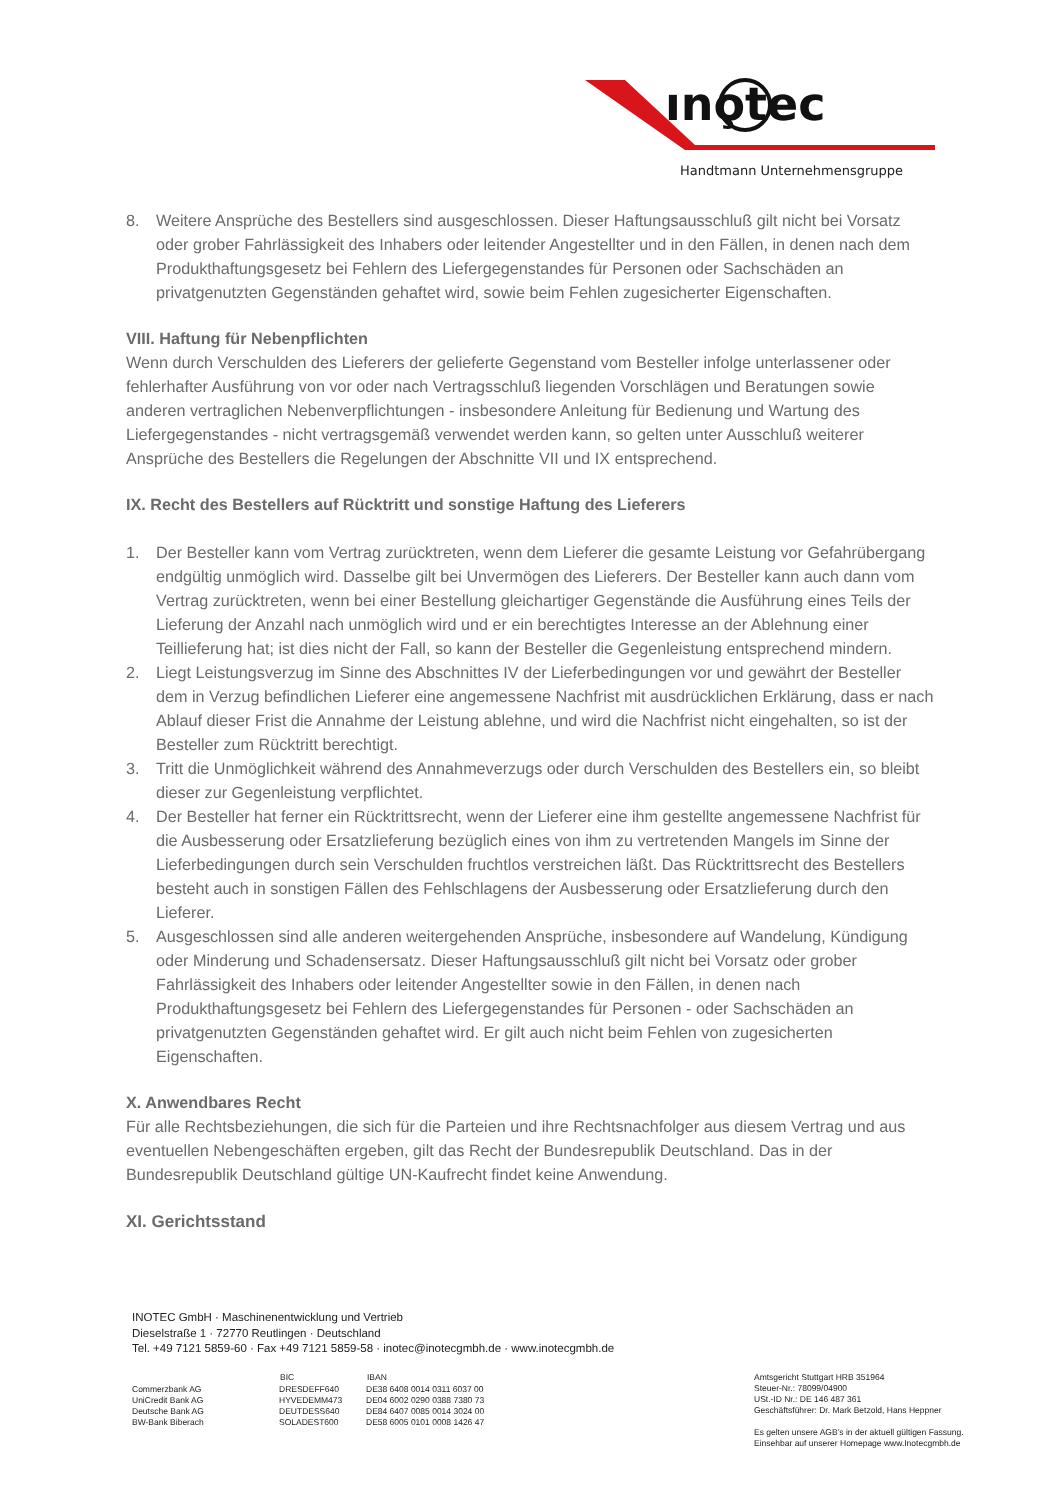ıno̧tec
Handtmann Unternehmensgruppe
8. Weitere Ansprüche des Bestellers sind ausgeschlossen. Dieser Haftungsausschluß gilt nicht bei Vorsatz oder grober Fahrlässigkeit des Inhabers oder leitender Angestellter und in den Fällen, in denen nach dem Produkthaftungsgesetz bei Fehlern des Liefergegenstandes für Personen oder Sachschäden an privatgenutzten Gegenständen gehaftet wird, sowie beim Fehlen zugesicherter Eigenschaften.
VIII. Haftung für Nebenpflichten
Wenn durch Verschulden des Lieferers der gelieferte Gegenstand vom Besteller infolge unterlassener oder fehlerhafter Ausführung von vor oder nach Vertragsschluß liegenden Vorschlägen und Beratungen sowie anderen vertraglichen Nebenverpflichtungen - insbesondere Anleitung für Bedienung und Wartung des Liefergegenstandes - nicht vertragsgemäß verwendet werden kann, so gelten unter Ausschluß weiterer Ansprüche des Bestellers die Regelungen der Abschnitte VII und IX entsprechend.
IX. Recht des Bestellers auf Rücktritt und sonstige Haftung des Lieferers
1. Der Besteller kann vom Vertrag zurücktreten, wenn dem Lieferer die gesamte Leistung vor Gefahrübergang endgültig unmöglich wird. Dasselbe gilt bei Unvermögen des Lieferers. Der Besteller kann auch dann vom Vertrag zurücktreten, wenn bei einer Bestellung gleichartiger Gegenstände die Ausführung eines Teils der Lieferung der Anzahl nach unmöglich wird und er ein berechtigtes Interesse an der Ablehnung einer Teillieferung hat; ist dies nicht der Fall, so kann der Besteller die Gegenleistung entsprechend mindern.
2. Liegt Leistungsverzug im Sinne des Abschnittes IV der Lieferbedingungen vor und gewährt der Besteller dem in Verzug befindlichen Lieferer eine angemessene Nachfrist mit ausdrücklichen Erklärung, dass er nach Ablauf dieser Frist die Annahme der Leistung ablehne, und wird die Nachfrist nicht eingehalten, so ist der Besteller zum Rücktritt berechtigt.
3. Tritt die Unmöglichkeit während des Annahmeverzugs oder durch Verschulden des Bestellers ein, so bleibt dieser zur Gegenleistung verpflichtet.
4. Der Besteller hat ferner ein Rücktrittsrecht, wenn der Lieferer eine ihm gestellte angemessene Nachfrist für die Ausbesserung oder Ersatzlieferung bezüglich eines von ihm zu vertretenden Mangels im Sinne der Lieferbedingungen durch sein Verschulden fruchtlos verstreichen läßt. Das Rücktrittsrecht des Bestellers besteht auch in sonstigen Fällen des Fehlschlagens der Ausbesserung oder Ersatzlieferung durch den Lieferer.
5. Ausgeschlossen sind alle anderen weitergehenden Ansprüche, insbesondere auf Wandelung, Kündigung oder Minderung und Schadensersatz. Dieser Haftungsausschluß gilt nicht bei Vorsatz oder grober Fahrlässigkeit des Inhabers oder leitender Angestellter sowie in den Fällen, in denen nach Produkthaftungsgesetz bei Fehlern des Liefergegenstandes für Personen - oder Sachschäden an privatgenutzten Gegenständen gehaftet wird. Er gilt auch nicht beim Fehlen von zugesicherten Eigenschaften.
X. Anwendbares Recht
Für alle Rechtsbeziehungen, die sich für die Parteien und ihre Rechtsnachfolger aus diesem Vertrag und aus eventuellen Nebengeschäften ergeben, gilt das Recht der Bundesrepublik Deutschland. Das in der Bundesrepublik Deutschland gültige UN-Kaufrecht findet keine Anwendung.
XI. Gerichtsstand
INOTEC GmbH · Maschinenentwicklung und Vertrieb
Dieselstraße 1 · 72770 Reutlingen · Deutschland
Tel. +49 7121 5859-60 · Fax +49 7121 5859-58 · inotec@inotecgmbh.de · www.inotecgmbh.de
| | BIC | IBAN |
| --- | --- | --- |
| Commerzbank AG | DRESDEFF640 | DE38 6408 0014 0311 6037 00 |
| UniCredit Bank AG | HYVEDEMM473 | DE04 6002 0290 0388 7380 73 |
| Deutsche Bank AG | DEUTDESS640 | DE84 6407 0085 0014 3024 00 |
| BW-Bank Biberach | SOLADEST600 | DE58 6005 0101 0008 1426 47 |
Amtsgericht Stuttgart HRB 351964
Steuer-Nr.: 78099/04900
USt.-ID Nr.: DE 146 487 361
Geschäftsführer: Dr. Mark Betzold, Hans Heppner
Es gelten unsere AGB’s in der aktuell gültigen Fassung.
Einsehbar auf unserer Homepage www.Inotecgmbh.de